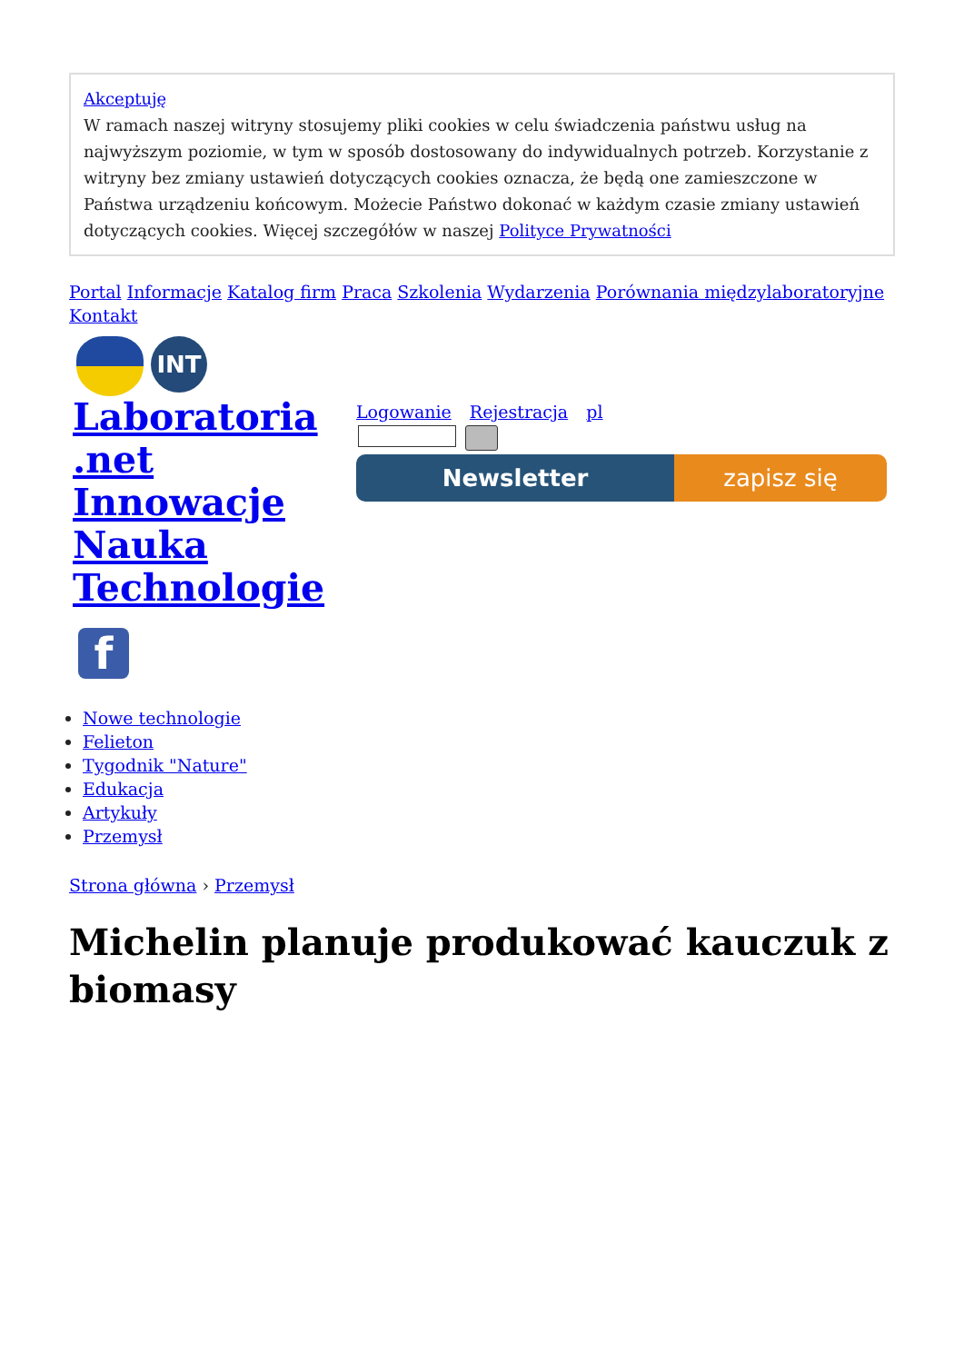Akceptuję
W ramach naszej witryny stosujemy pliki cookies w celu świadczenia państwu usług na najwyższym poziomie, w tym w sposób dostosowany do indywidualnych potrzeb. Korzystanie z witryny bez zmiany ustawień dotyczących cookies oznacza, że będą one zamieszczone w Państwa urządzeniu końcowym. Możecie Państwo dokonać w każdym czasie zmiany ustawień dotyczących cookies. Więcej szczegółów w naszej Polityce Prywatności
Portal Informacje Katalog firm Praca Szkolenia Wydarzenia Porównania międzylaboratoryjne Kontakt
INT
Laboratoria .net Innowacje Nauka Technologie
Logowanie Rejestracja pl
Newsletter zapisz się
f
Nowe technologie
Felieton
Tygodnik "Nature"
Edukacja
Artykuły
Przemysł
Strona główna › Przemysł
Michelin planuje produkować kauczuk z biomasy